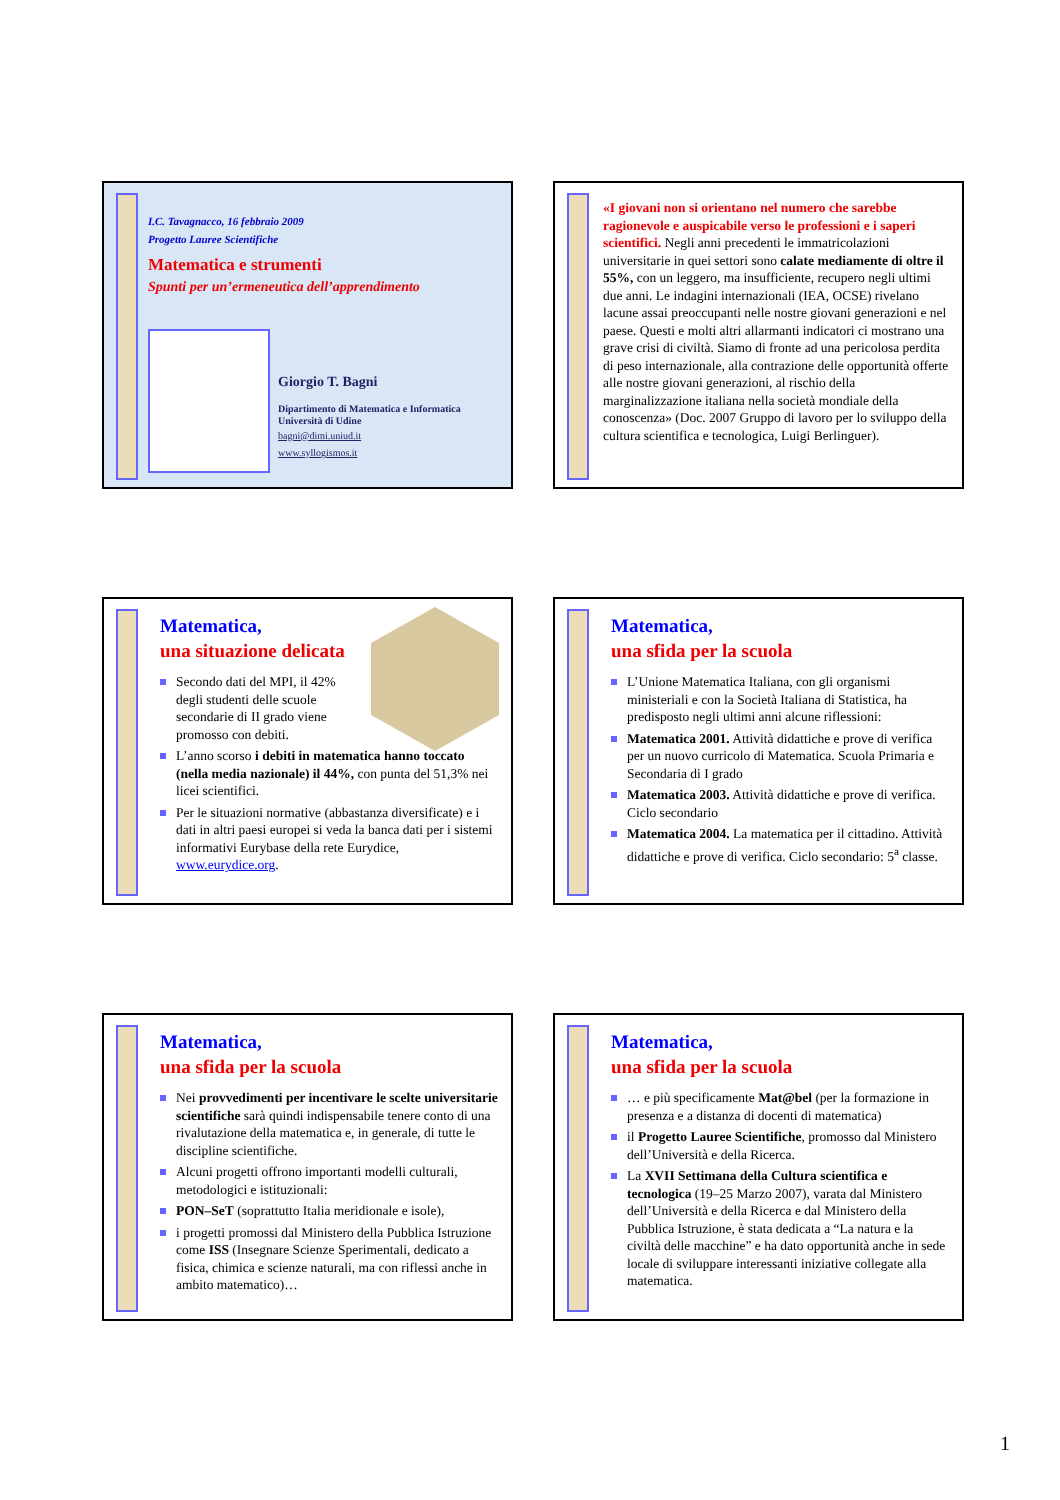I.C. Tavagnacco, 16 febbraio 2009
Progetto Lauree Scientifiche
Matematica e strumenti
Spunti per un’ermeneutica dell’apprendimento
Giorgio T. Bagni
Dipartimento di Matematica e Informatica
Università di Udine
bagni@dimi.uniud.it
www.syllogismos.it
«I giovani non si orientano nel numero che sarebbe ragionevole e auspicabile verso le professioni e i saperi scientifici. Negli anni precedenti le immatricolazioni universitarie in quei settori sono calate mediamente di oltre il 55%, con un leggero, ma insufficiente, recupero negli ultimi due anni. Le indagini internazionali (IEA, OCSE) rivelano lacune assai preoccupanti nelle nostre giovani generazioni e nel paese. Questi e molti altri allarmanti indicatori ci mostrano una grave crisi di civiltà. Siamo di fronte ad una pericolosa perdita di peso internazionale, alla contrazione delle opportunità offerte alle nostre giovani generazioni, al rischio della marginalizzazione italiana nella società mondiale della conoscenza» (Doc. 2007 Gruppo di lavoro per lo sviluppo della cultura scientifica e tecnologica, Luigi Berlinguer).
Matematica,
una situazione delicata
Secondo dati del MPI, il 42%
degli studenti delle scuole
secondarie di II grado viene
promosso con debiti.
L’anno scorso i debiti in matematica hanno toccato (nella media nazionale) il 44%, con punta del 51,3% nei licei scientifici.
Per le situazioni normative (abbastanza diversificate) e i dati in altri paesi europei si veda la banca dati per i sistemi informativi Eurybase della rete Eurydice, www.eurydice.org.
Matematica,
una sfida per la scuola
L’Unione Matematica Italiana, con gli organismi ministeriali e con la Società Italiana di Statistica, ha predisposto negli ultimi anni alcune riflessioni:
Matematica 2001. Attività didattiche e prove di verifica per un nuovo curricolo di Matematica. Scuola Primaria e Secondaria di I grado
Matematica 2003. Attività didattiche e prove di verifica. Ciclo secondario
Matematica 2004. La matematica per il cittadino. Attività didattiche e prove di verifica. Ciclo secondario: 5<sup>a</sup> classe.
Matematica,
una sfida per la scuola
Nei provvedimenti per incentivare le scelte universitarie scientifiche sarà quindi indispensabile tenere conto di una rivalutazione della matematica e, in generale, di tutte le discipline scientifiche.
Alcuni progetti offrono importanti modelli culturali, metodologici e istituzionali:
PON–SeT (soprattutto Italia meridionale e isole),
i progetti promossi dal Ministero della Pubblica Istruzione come ISS (Insegnare Scienze Sperimentali, dedicato a fisica, chimica e scienze naturali, ma con riflessi anche in ambito matematico)…
Matematica,
una sfida per la scuola
… e più specificamente Mat@bel (per la formazione in presenza e a distanza di docenti di matematica)
il Progetto Lauree Scientifiche, promosso dal Ministero dell’Università e della Ricerca.
La XVII Settimana della Cultura scientifica e tecnologica (19–25 Marzo 2007), varata dal Ministero dell’Università e della Ricerca e dal Ministero della Pubblica Istruzione, è stata dedicata a “La natura e la civiltà delle macchine” e ha dato opportunità anche in sede locale di sviluppare interessanti iniziative collegate alla matematica.
1